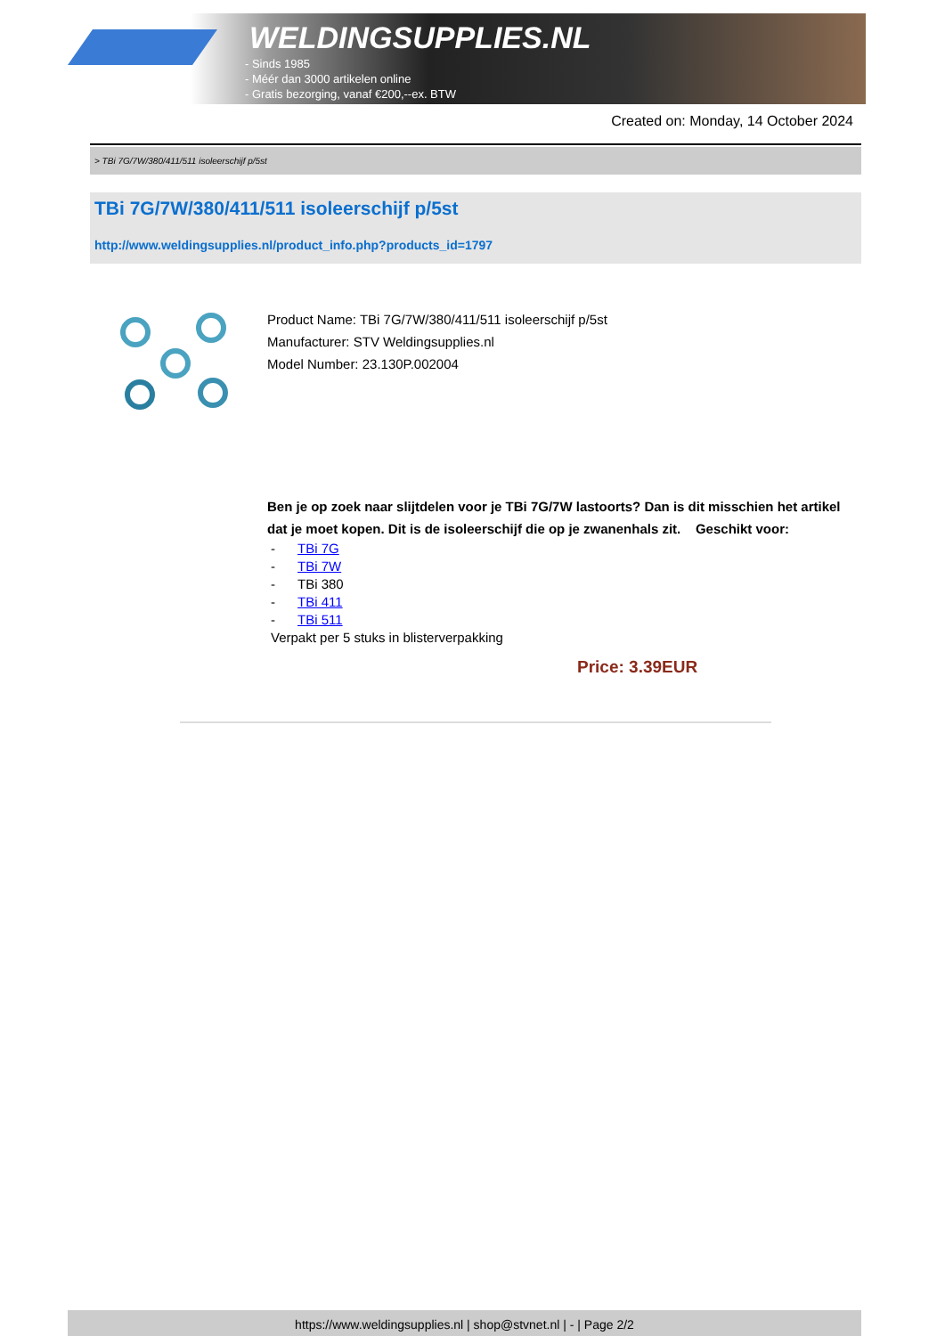WELDINGSUPPLIES.NL
- Sinds 1985
- Méér dan 3000 artikelen online
- Gratis bezorging, vanaf €200,--ex. BTW
Created on: Monday, 14 October 2024
> TBi 7G/7W/380/411/511 isoleerschijf p/5st
TBi 7G/7W/380/411/511 isoleerschijf p/5st
http://www.weldingsupplies.nl/product_info.php?products_id=1797
Product Name: TBi 7G/7W/380/411/511 isoleerschijf p/5st
Manufacturer: STV Weldingsupplies.nl
Model Number: 23.130P.002004
Ben je op zoek naar slijtdelen voor je TBi 7G/7W lastoorts? Dan is dit misschien het artikel dat je moet kopen. Dit is de isoleerschijf die op je zwanenhals zit. Geschikt voor:
- TBi 7G
- TBi 7W
- TBi 380
- TBi 411
- TBi 511
Verpakt per 5 stuks in blisterverpakking
Price: 3.39EUR
https://www.weldingsupplies.nl | shop@stvnet.nl | - | Page 2/2